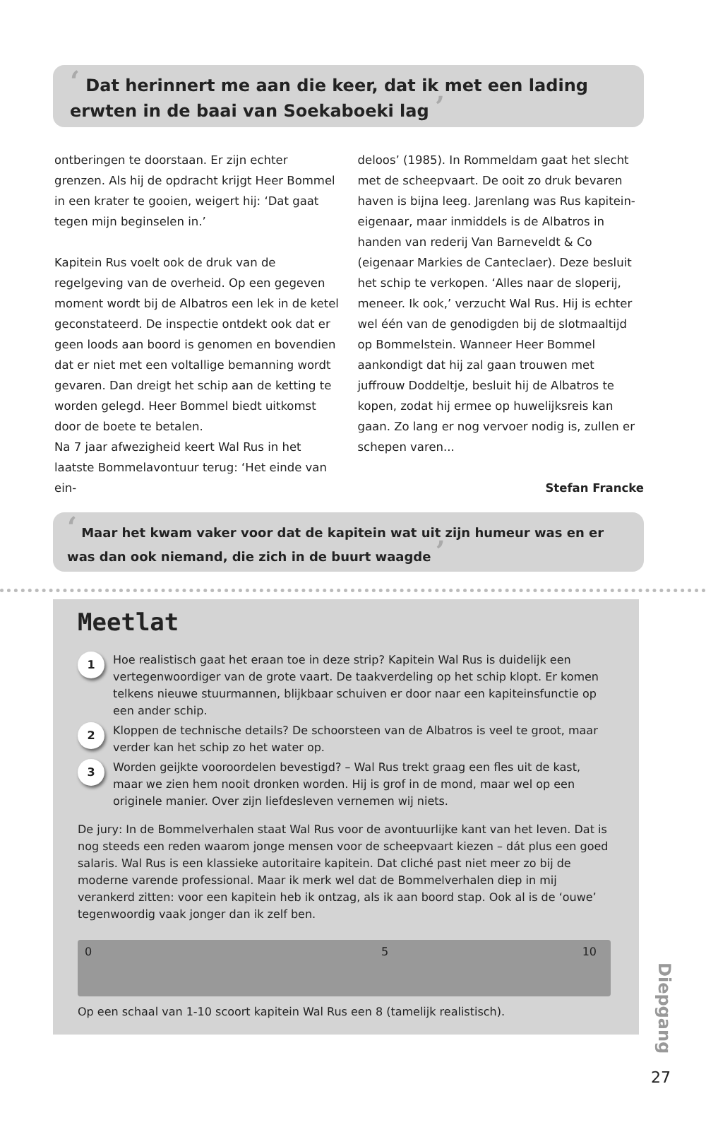‘ Dat herinnert me aan die keer, dat ik met een lading erwten in de baai van Soekaboeki lag ’
ontberingen te doorstaan. Er zijn echter grenzen. Als hij de opdracht krijgt Heer Bommel in een krater te gooien, weigert hij: ‘Dat gaat tegen mijn beginselen in.’
Kapitein Rus voelt ook de druk van de regelgeving van de overheid. Op een gegeven moment wordt bij de Albatros een lek in de ketel geconstateerd. De inspectie ontdekt ook dat er geen loods aan boord is genomen en bovendien dat er niet met een voltallige bemanning wordt gevaren. Dan dreigt het schip aan de ketting te worden gelegd. Heer Bommel biedt uitkomst door de boete te betalen.
Na 7 jaar afwezigheid keert Wal Rus in het laatste Bommelavontuur terug: ‘Het einde van ein-
deloos’ (1985). In Rommeldam gaat het slecht met de scheepvaart. De ooit zo druk bevaren haven is bijna leeg. Jarenlang was Rus kapitein-eigenaar, maar inmiddels is de Albatros in handen van rederij Van Barneveldt & Co (eigenaar Markies de Canteclaer). Deze besluit het schip te verkopen. ‘Alles naar de sloperij, meneer. Ik ook,’ verzucht Wal Rus. Hij is echter wel één van de genodigden bij de slotmaaltijd op Bommelstein. Wanneer Heer Bommel aankondigt dat hij zal gaan trouwen met juffrouw Doddeltje, besluit hij de Albatros te kopen, zodat hij ermee op huwelijksreis kan gaan. Zo lang er nog vervoer nodig is, zullen er schepen varen...
Stefan Francke
‘ Maar het kwam vaker voor dat de kapitein wat uit zijn humeur was en er was dan ook niemand, die zich in de buurt waagde ’
Meetlat
1
Hoe realistisch gaat het eraan toe in deze strip? Kapitein Wal Rus is duidelijk een vertegenwoordiger van de grote vaart. De taakverdeling op het schip klopt. Er komen telkens nieuwe stuurmannen, blijkbaar schuiven er door naar een kapiteinsfunctie op een ander schip.
2
Kloppen de technische details? De schoorsteen van de Albatros is veel te groot, maar verder kan het schip zo het water op.
3
Worden geijkte vooroordelen bevestigd? – Wal Rus trekt graag een fles uit de kast, maar we zien hem nooit dronken worden. Hij is grof in de mond, maar wel op een originele manier. Over zijn liefdesleven vernemen wij niets.
De jury: In de Bommelverhalen staat Wal Rus voor de avontuurlijke kant van het leven. Dat is nog steeds een reden waarom jonge mensen voor de scheepvaart kiezen – dát plus een goed salaris. Wal Rus is een klassieke autoritaire kapitein. Dat cliché past niet meer zo bij de moderne varende professional. Maar ik merk wel dat de Bommelverhalen diep in mij verankerd zitten: voor een kapitein heb ik ontzag, als ik aan boord stap. Ook al is de ‘ouwe’ tegenwoordig vaak jonger dan ik zelf ben.
0 5 10
Op een schaal van 1-10 scoort kapitein Wal Rus een 8 (tamelijk realistisch).
Diepgang
27